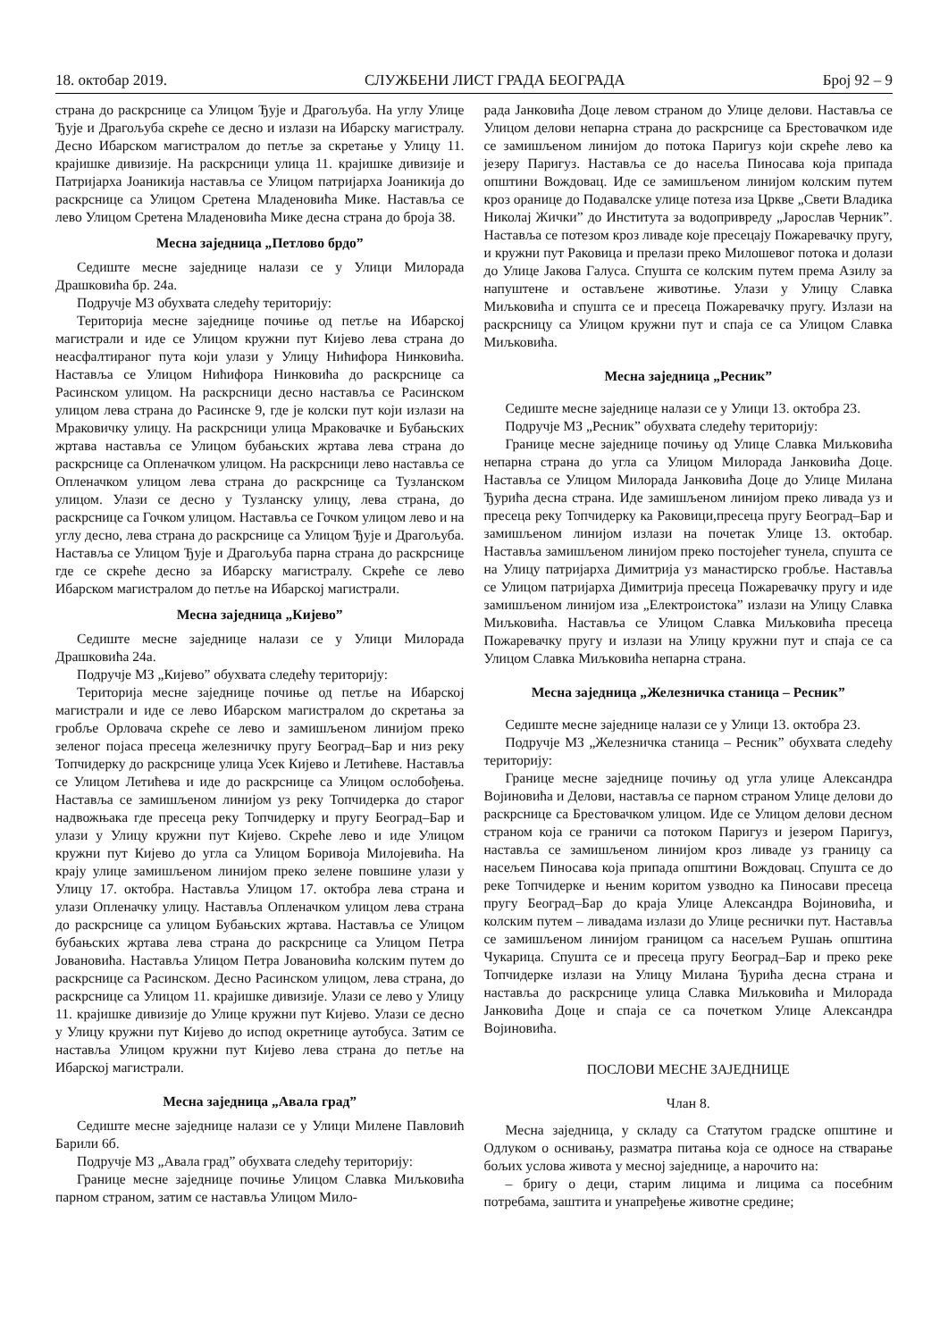18. октобар 2019. СЛУЖБЕНИ ЛИСТ ГРАДА БЕОГРАДА Број 92 – 9
страна до раскрснице са Улицом Ђује и Драгољуба. На углу Улице Ђује и Драгољуба скреће се десно и излази на Ибарску магистралу. Десно Ибарском магистралом до петље за скретање у Улицу 11. крајишке дивизије. На раскрсници улица 11. крајишке дивизије и Патријарха Јоаникија наставља се Улицом патријарха Јоаникија до раскрснице са Улицом Сретена Младеновића Мике. Наставља се лево Улицом Сретена Младеновића Мике десна страна до броја 38.
Месна заједница „Петлово брдо”
Седиште месне заједнице налази се у Улици Милорада Драшковића бр. 24а.
Подручје МЗ обухвата следећу територију:
Територија месне заједнице почиње од петље на Ибарској магистрали и иде се Улицом кружни пут Кијево лева страна до неасфалтираног пута који улази у Улицу Нићифора Нинковића. Наставља се Улицом Нићифора Нинковића до раскрснице са Расинском улицом. На раскрсници десно наставља се Расинском улицом лева страна до Расинске 9, где је колски пут који излази на Мраковичку улицу. На раскрсници улица Мраковачке и Бубањских жртава наставља се Улицом бубањских жртава лева страна до раскрснице са Опленачком улицом. На раскрсници лево наставља се Опленачком улицом лева страна до раскрснице са Тузланском улицом. Улази се десно у Тузланску улицу, лева страна, до раскрснице са Гочком улицом. Наставља се Гочком улицом лево и на углу десно, лева страна до раскрснице са Улицом Ђује и Драгољуба. Наставља се Улицом Ђује и Драгољуба парна страна до раскрснице где се скреће десно за Ибарску магистралу. Скреће се лево Ибарском магистралом до петље на Ибарској магистрали.
Месна заједница „Кијево”
Седиште месне заједнице налази се у Улици Милорада Драшковића 24а.
Подручје МЗ „Кијево” обухвата следећу територију:
Територија месне заједнице почиње од петље на Ибарској магистрали и иде се лево Ибарском магистралом до скретања за гробље Орловача скреће се лево и замишљеном линијом преко зеленог појаса пресеца железничку пругу Београд–Бар и низ реку Топчидерку до раскрснице улица Усек Кијево и Летићеве. Наставља се Улицом Летићева и иде до раскрснице са Улицом ослобођења. Наставља се замишљеном линијом уз реку Топчидерка до старог надвожњака где пресеца реку Топчидерку и пругу Београд–Бар и улази у Улицу кружни пут Кијево. Скреће лево и иде Улицом кружни пут Кијево до угла са Улицом Боривоја Милојевића. На крају улице замишљеном линијом преко зелене повшине улази у Улицу 17. октобра. Наставља Улицом 17. октобра лева страна и улази Опленачку улицу. Наставља Опленачком улицом лева страна до раскрснице са улицом Бубањских жртава. Наставља се Улицом бубањских жртава лева страна до раскрснице са Улицом Петра Јовановића. Наставља Улицом Петра Јовановића колским путем до раскрснице са Расинском. Десно Расинском улицом, лева страна, до раскрснице са Улицом 11. крајишке дивизије. Улази се лево у Улицу 11. крајишке дивизије до Улице кружни пут Кијево. Улази се десно у Улицу кружни пут Кијево до испод окретнице аутобуса. Затим се наставља Улицом кружни пут Кијево лева страна до петље на Ибарској магистрали.
Месна заједница „Авала град”
Седиште месне заједнице налази се у Улици Милене Павловић Барили 6б.
Подручје МЗ „Авала град” обухвата следећу територију:
Границе месне заједнице почиње Улицом Славка Миљковића парном страном, затим се наставља Улицом Мило-
рада Јанковића Доце левом страном до Улице делови. Наставља се Улицом делови непарна страна до раскрснице са Брестовачком иде се замишљеном линијом до потока Паригуз који скреће лево ка језеру Паригуз. Наставља се до насеља Пиносава која припада општини Вождовац. Иде се замишљеном линијом колским путем кроз оранице до Подавалске улице потеза иза Цркве „Свети Владика Николај Жички” до Института за водопривреду „Јарослав Черник”. Наставља се потезом кроз ливаде које пресецају Пожаревачку пругу, и кружни пут Раковица и прелази преко Милошевог потока и долази до Улице Јакова Галуса. Спушта се колским путем према Азилу за напуштене и остављене животиње. Улази у Улицу Славка Миљковића и спушта се и пресеца Пожаревачку пругу. Излази на раскрсницу са Улицом кружни пут и спаја се са Улицом Славка Миљковића.
Месна заједница „Ресник”
Седиште месне заједнице налази се у Улици 13. октобра 23.
Подручје МЗ „Ресник” обухвата следећу територију:
Границе месне заједнице почињу од Улице Славка Миљковића непарна страна до угла са Улицом Милорада Јанковића Доце. Наставља се Улицом Милорада Јанковића Доце до Улице Милана Ђурића десна страна. Иде замишљеном линијом преко ливада уз и пресеца реку Топчидерку ка Раковици,пресеца пругу Београд–Бар и замишљеном линијом излази на почетак Улице 13. октобар. Наставља замишљеном линијом преко постојећег тунела, спушта се на Улицу патријарха Димитрија уз манастирско гробље. Наставља се Улицом патријарха Димитрија пресеца Пожаревачку пругу и иде замишљеном линијом иза „Електроистока” излази на Улицу Славка Миљковића. Наставља се Улицом Славка Миљковића пресеца Пожаревачку пругу и излази на Улицу кружни пут и спаја се са Улицом Славка Миљковића непарна страна.
Месна заједница „Железничка станица – Ресник”
Седиште месне заједнице налази се у Улици 13. октобра 23.
Подручје МЗ „Железничка станица – Ресник” обухвата следећу територију:
Границе месне заједнице почињу од угла улице Александра Војиновића и Делови, наставља се парном страном Улице делови до раскрснице са Брестовачком улицом. Иде се Улицом делови десном страном која се граничи са потоком Паригуз и језером Паригуз, наставља се замишљеном линијом кроз ливаде уз границу са насељем Пиносава која припада општини Вождовац. Спушта се до реке Топчидерке и њеним коритом узводно ка Пиносави пресеца пругу Београд–Бар до краја Улице Александра Војиновића, и колским путем – ливадама излази до Улице реснички пут. Наставља се замишљеном линијом границом са насељем Рушањ општина Чукарица. Спушта се и пресеца пругу Београд–Бар и преко реке Топчидерке излази на Улицу Милана Ђурића десна страна и наставља до раскрснице улица Славка Миљковића и Милорада Јанковића Доце и спаја се са почетком Улице Александра Војиновића.
ПОСЛОВИ МЕСНЕ ЗАЈЕДНИЦЕ
Члан 8.
Месна заједница, у складу са Статутом градске општине и Одлуком о оснивању, разматра питања која се односе на стварање бољих услова живота у месној заједнице, а нарочито на:
– бригу о деци, старим лицима и лицима са посебним потребама, заштита и унапређење животне средине;